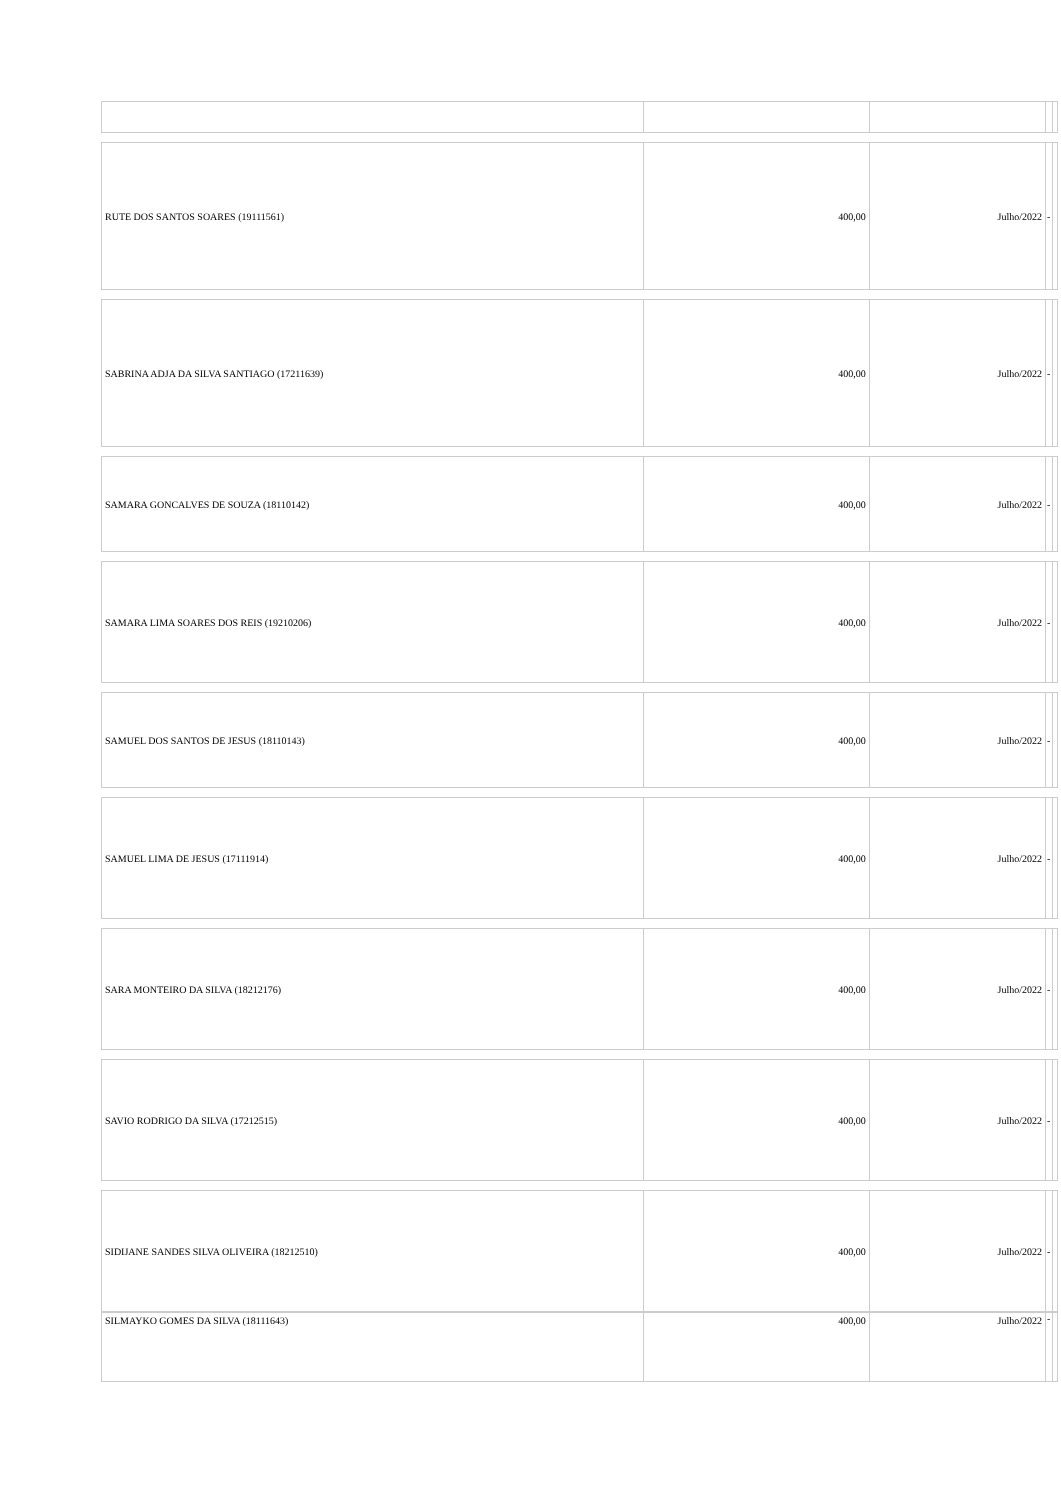| RUTE DOS SANTOS SOARES (19111561) | 400,00 | Julho/2022 | - | |
| SABRINA ADJA DA SILVA SANTIAGO (17211639) | 400,00 | Julho/2022 | - | |
| SAMARA GONCALVES DE SOUZA (18110142) | 400,00 | Julho/2022 | - | |
| SAMARA LIMA SOARES DOS REIS (19210206) | 400,00 | Julho/2022 | - | |
| SAMUEL DOS SANTOS DE JESUS (18110143) | 400,00 | Julho/2022 | - | |
| SAMUEL LIMA DE JESUS (17111914) | 400,00 | Julho/2022 | - | |
| SARA MONTEIRO DA SILVA (18212176) | 400,00 | Julho/2022 | - | |
| SAVIO RODRIGO DA SILVA (17212515) | 400,00 | Julho/2022 | - | |
| SIDIJANE SANDES SILVA OLIVEIRA (18212510) | 400,00 | Julho/2022 | - | |
| SILMAYKO GOMES DA SILVA (18111643) | 400,00 | Julho/2022 | - | |